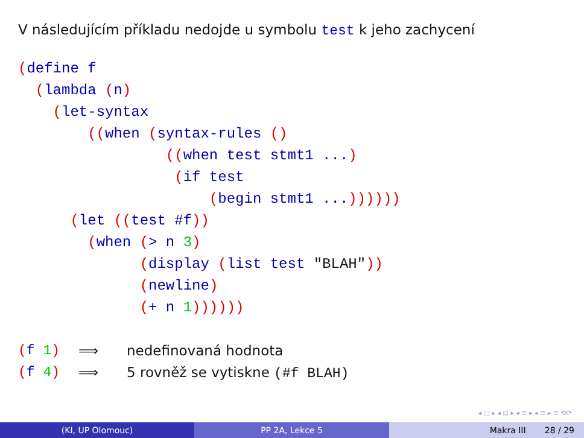V následujícím příkladu nedojde u symbolu test k jeho zachycení
(define f
  (lambda (n)
    (let-syntax
        ((when (syntax-rules ()
                 ((when test stmt1 ...)
                  (if test
                      (begin stmt1 ...))))))
      (let ((test #f))
        (when (> n 3)
              (display (list test "BLAH"))
              (newline)
              (+ n 1))))))
(f 1) ⟹ nedefinovaná hodnota
(f 4) ⟹ 5 rovněž se vytiskne (#f BLAH)
◂ □ ▸ ◂ ⊡ ▸ ◂ ≡ ▸ ◂ ≡ ▸ ≡ ⟲⟳
(KI, UP Olomouc) PP 2A, Lekce 5 Makra III 28 / 29